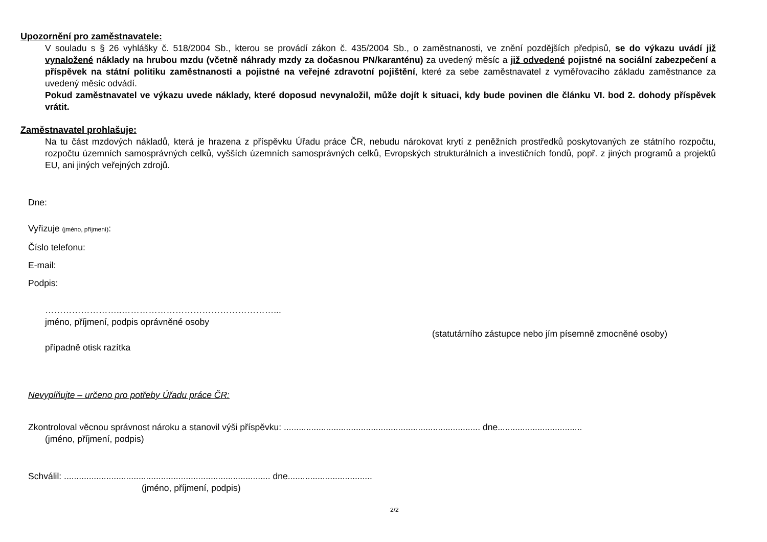Upozornění pro zaměstnavatele:
V souladu s § 26 vyhlášky č. 518/2004 Sb., kterou se provádí zákon č. 435/2004 Sb., o zaměstnanosti, ve znění pozdějších předpisů, se do výkazu uvádí již vynaložené náklady na hrubou mzdu (včetně náhrady mzdy za dočasnou PN/karanténu) za uvedený měsíc a již odvedené pojistné na sociální zabezpečení a příspěvek na státní politiku zaměstnanosti a pojistné na veřejné zdravotní pojištění, které za sebe zaměstnavatel z vyměřovacího základu zaměstnance za uvedený měsíc odvádí.
Pokud zaměstnavatel ve výkazu uvede náklady, které doposud nevynaložil, může dojít k situaci, kdy bude povinen dle článku VI. bod 2. dohody příspěvek vrátit.
Zaměstnavatel prohlašuje:
Na tu část mzdových nákladů, která je hrazena z příspěvku Úřadu práce ČR, nebudu nárokovat krytí z peněžních prostředků poskytovaných ze státního rozpočtu, rozpočtu územních samosprávných celků, vyšších územních samosprávných celků, Evropských strukturálních a investičních fondů, popř. z jiných programů a projektů EU, ani jiných veřejných zdrojů.
Dne:
Vyřizuje (jméno, příjmení):
Číslo telefonu:
E-mail:
Podpis:
……………………..……………………………………………...
jméno, příjmení, podpis oprávněné osoby
(statutárního zástupce nebo jím písemně zmocněné osoby)
případně otisk razítka
Nevyplňujte – určeno pro potřeby Úřadu práce ČR:
Zkontroloval věcnou správnost nároku a stanovil výši příspěvku: ............................................................................... dne..................................
(jméno, příjmení, podpis)
Schválil: ................................................................................... dne..................................
(jméno, příjmení, podpis)
2/2